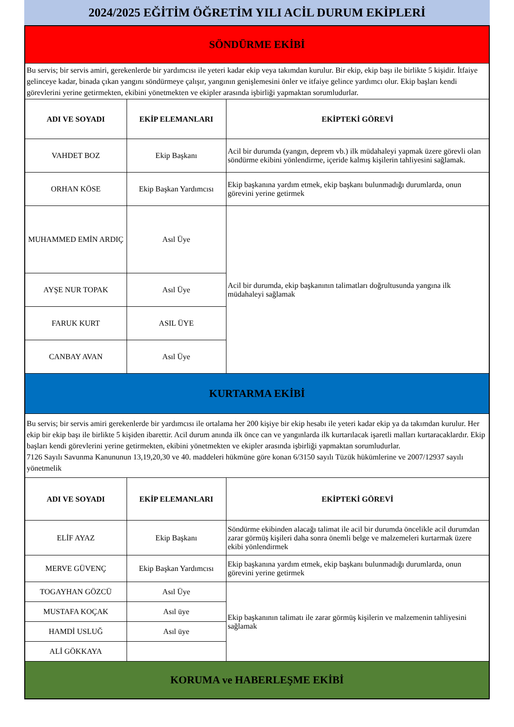2024/2025 EĞİTİM ÖĞRETİM YILI ACİL DURUM EKİPLERİ
| SÖNDÜRME EKİBİ | | |
| Bu servis; bir servis amiri, gerekenlerde bir yardımcısı ile yeteri kadar ekip veya takımdan kurulur. Bir ekip, ekip başı ile birlikte 5 kişidir. İtfaiye gelinceye kadar, binada çıkan yangını söndürmeye çalışır, yangının genişlemesini önler ve itfaiye gelince yardımcı olur. Ekip başları kendi görevlerini yerine getirmekten, ekibini yönetmekten ve ekipler arasında işbirliği yapmaktan sorumludurlar. | | |
| ADI VE SOYADI | EKİP ELEMANLARI | EKİPTEKİ GÖREVİ |
| VAHDET BOZ | Ekip Başkanı | Acil bir durumda (yangın, deprem vb.) ilk müdahaleyi yapmak üzere görevli olan söndürme ekibini yönlendirme, içeride kalmış kişilerin tahliyesini sağlamak. |
| ORHAN KÖSE | Ekip Başkan Yardımcısı | Ekip başkanına yardım etmek, ekip başkanı bulunmadığı durumlarda, onun görevini yerine getirmek |
| MUHAMMED EMİN ARDIÇ | Asıl Üye | Acil bir durumda, ekip başkanının talimatları doğrultusunda yangına ilk müdahaleyi sağlamak |
| AYŞE NUR TOPAK | Asıl Üye | |
| FARUK KURT | ASIL ÜYE | |
| CANBAY AVAN | Asıl Üye | |
| KURTARMA EKİBİ | | |
| Bu servis; bir servis amiri gerekenlerde bir yardımcısı ile ortalama her 200 kişiye bir ekip hesabı ile yeteri kadar ekip ya da takımdan kurulur. Her ekip bir ekip başı ile birlikte 5 kişiden ibarettir. Acil durum anında ilk önce can ve yangınlarda ilk kurtarılacak işaretli malları kurtaracaklardır. Ekip başları kendi görevlerini yerine getirmekten, ekibini yönetmekten ve ekipler arasında işbirliği yapmaktan sorumludurlar. 7126 Sayılı Savunma Kanununun 13,19,20,30 ve 40. maddeleri hükmüne göre konan 6/3150 sayılı Tüzük hükümlerine ve 2007/12937 sayılı yönetmelik | | |
| ADI VE SOYADI | EKİP ELEMANLARI | EKİPTEKİ GÖREVİ |
| ELİF AYAZ | Ekip Başkanı | Söndürme ekibinden alacağı talimat ile acil bir durumda öncelikle acil durumdan zarar görmüş kişileri daha sonra önemli belge ve malzemeleri kurtarmak üzere ekibi yönlendirmek |
| MERVE GÜVENÇ | Ekip Başkan Yardımcısı | Ekip başkanına yardım etmek, ekip başkanı bulunmadığı durumlarda, onun görevini yerine getirmek |
| TOGAYHAN GÖZCÜ | Asıl Üye | Ekip başkanının talimatı ile zarar görmüş kişilerin ve malzemenin tahliyesini sağlamak |
| MUSTAFA KOÇAK | Asıl üye | |
| HAMDİ USLUĞ | Asıl üye | |
| ALİ GÖKKAYA | | |
| KORUMA ve HABERLEŞME EKİBİ | | |